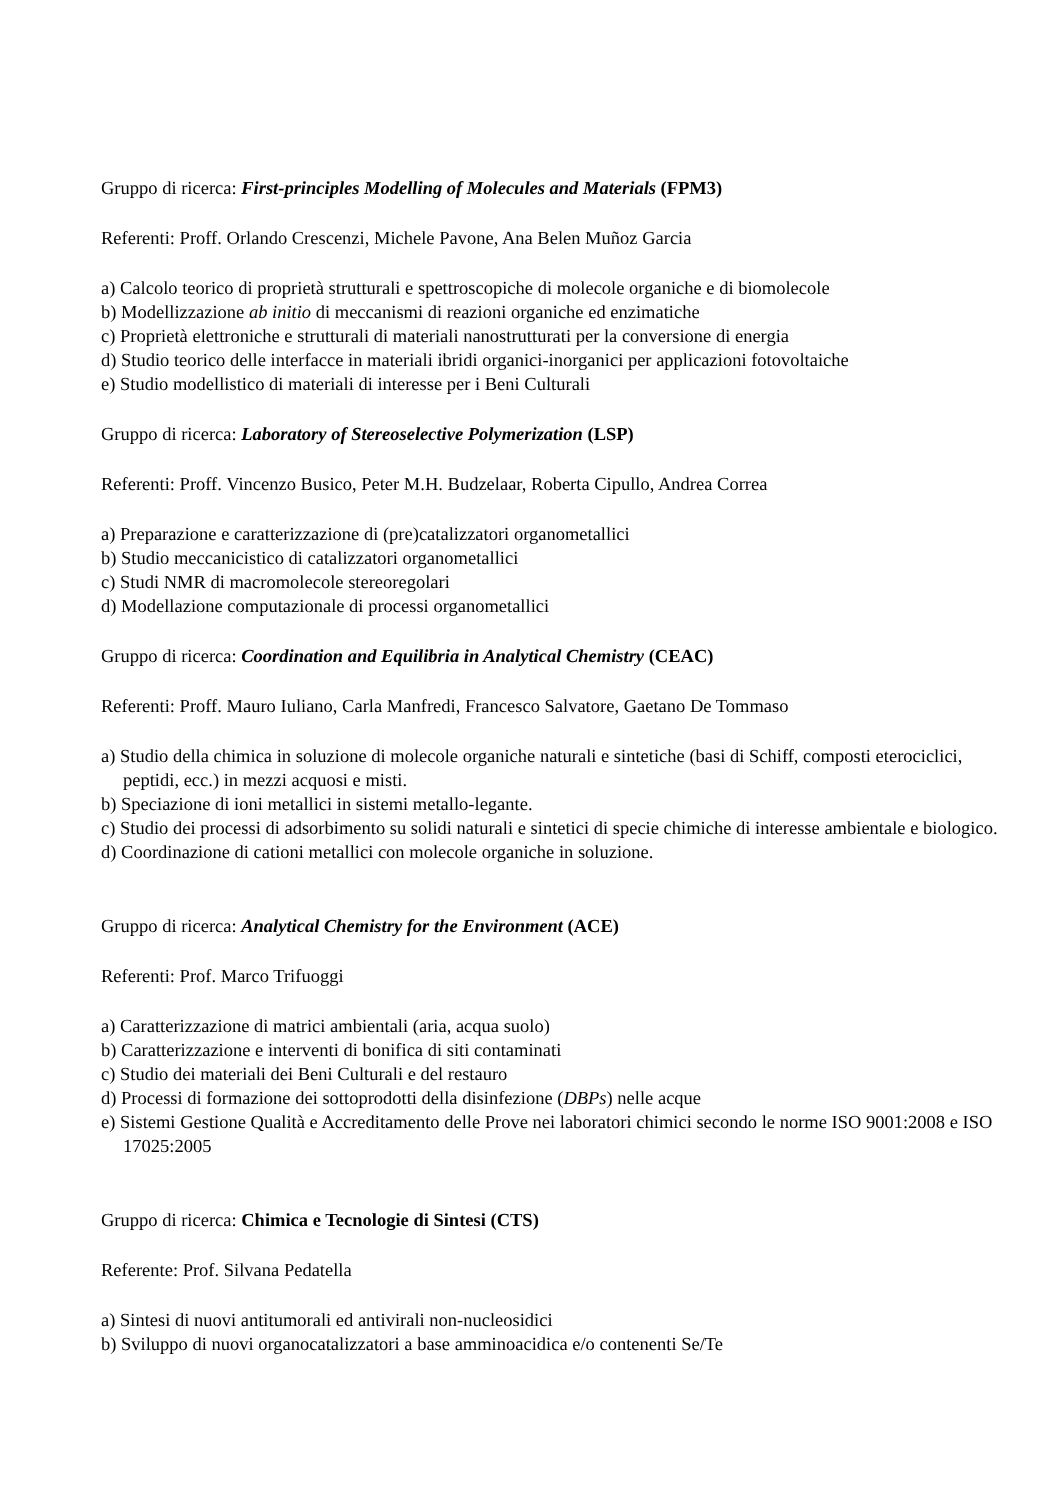Gruppo di ricerca: First-principles Modelling of Molecules and Materials (FPM3)
Referenti: Proff. Orlando Crescenzi, Michele Pavone, Ana Belen Muñoz Garcia
a) Calcolo teorico di proprietà strutturali e spettroscopiche di molecole organiche e di biomolecole
b) Modellizzazione ab initio di meccanismi di reazioni organiche ed enzimatiche
c) Proprietà elettroniche e strutturali di materiali nanostrutturati per la conversione di energia
d) Studio teorico delle interfacce in materiali ibridi organici-inorganici per applicazioni fotovoltaiche
e) Studio modellistico di materiali di interesse per i Beni Culturali
Gruppo di ricerca: Laboratory of Stereoselective Polymerization (LSP)
Referenti: Proff. Vincenzo Busico, Peter M.H. Budzelaar, Roberta Cipullo, Andrea Correa
a) Preparazione e caratterizzazione di (pre)catalizzatori organometallici
b) Studio meccanicistico di catalizzatori organometallici
c) Studi NMR di macromolecole stereoregolari
d) Modellazione computazionale di processi organometallici
Gruppo di ricerca: Coordination and Equilibria in Analytical Chemistry (CEAC)
Referenti: Proff. Mauro Iuliano, Carla Manfredi, Francesco Salvatore, Gaetano De Tommaso
a) Studio della chimica in soluzione di molecole organiche naturali e sintetiche (basi di Schiff, composti eterociclici, peptidi, ecc.) in mezzi acquosi e misti.
b) Speciazione di ioni metallici in sistemi metallo-legante.
c) Studio dei processi di adsorbimento su solidi naturali e sintetici di specie chimiche di interesse ambientale e biologico.
d) Coordinazione di cationi metallici con molecole organiche in soluzione.
Gruppo di ricerca: Analytical Chemistry for the Environment (ACE)
Referenti: Prof. Marco Trifuoggi
a) Caratterizzazione di matrici ambientali (aria, acqua suolo)
b) Caratterizzazione e interventi di bonifica di siti contaminati
c) Studio dei materiali dei Beni Culturali e del restauro
d) Processi di formazione dei sottoprodotti della disinfezione (DBPs) nelle acque
e) Sistemi Gestione Qualità e Accreditamento delle Prove nei laboratori chimici secondo le norme ISO 9001:2008 e ISO 17025:2005
Gruppo di ricerca: Chimica e Tecnologie di Sintesi (CTS)
Referente: Prof. Silvana Pedatella
a) Sintesi di nuovi antitumorali ed antivirali non-nucleosidici
b) Sviluppo di nuovi organocatalizzatori a base amminoacidica e/o contenenti Se/Te